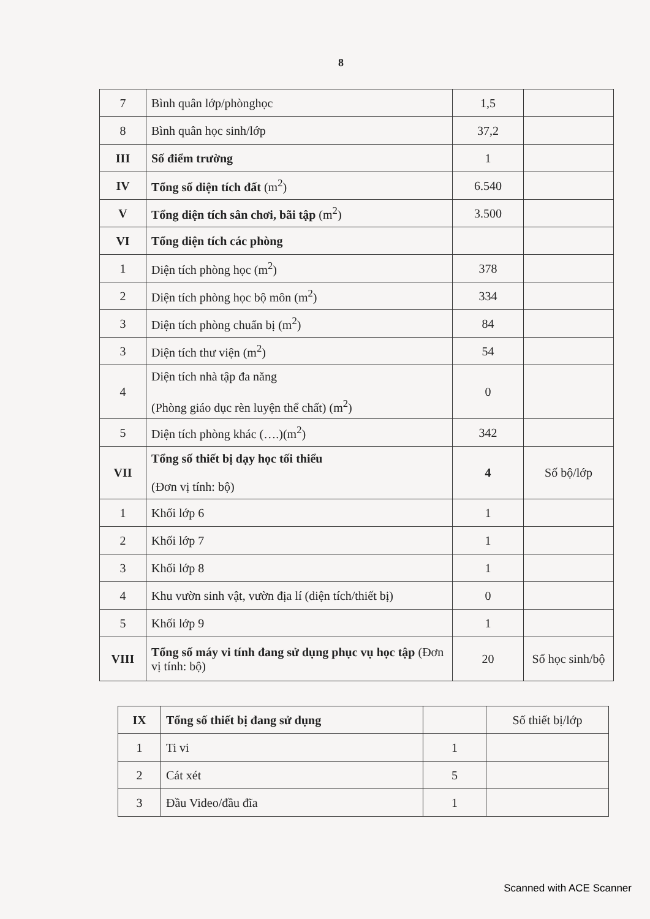8
| 7 | Bình quân lớp/phònghọc | 1,5 | |
| 8 | Bình quân học sinh/lớp | 37,2 | |
| III | Số điểm trường | 1 | |
| IV | Tổng số diện tích đất (m<sup>2</sup>) | 6.540 | |
| V | Tổng diện tích sân chơi, bãi tập (m<sup>2</sup>) | 3.500 | |
| VI | Tổng diện tích các phòng | | |
| 1 | Diện tích phòng học (m<sup>2</sup>) | 378 | |
| 2 | Diện tích phòng học bộ môn (m<sup>2</sup>) | 334 | |
| 3 | Diện tích phòng chuẩn bị (m<sup>2</sup>) | 84 | |
| 3 | Diện tích thư viện (m<sup>2</sup>) | 54 | |
| 4 | Diện tích nhà tập đa năng (Phòng giáo dục rèn luyện thể chất) (m<sup>2</sup>) | 0 | |
| 5 | Diện tích phòng khác (….)(m<sup>2</sup>) | 342 | |
| VII | Tổng số thiết bị dạy học tối thiểu (Đơn vị tính: bộ) | 4 | Số bộ/lớp |
| 1 | Khối lớp 6 | 1 | |
| 2 | Khối lớp 7 | 1 | |
| 3 | Khối lớp 8 | 1 | |
| 4 | Khu vườn sinh vật, vườn địa lí (diện tích/thiết bị) | 0 | |
| 5 | Khối lớp 9 | 1 | |
| VIII | Tổng số máy vi tính đang sử dụng phục vụ học tập (Đơn vị tính: bộ) | 20 | Số học sinh/bộ |
| IX | Tổng số thiết bị đang sử dụng | | Số thiết bị/lớp |
| 1 | Ti vi | 1 | |
| 2 | Cát xét | 5 | |
| 3 | Đầu Video/đầu đĩa | 1 | |
Scanned with ACE Scanner